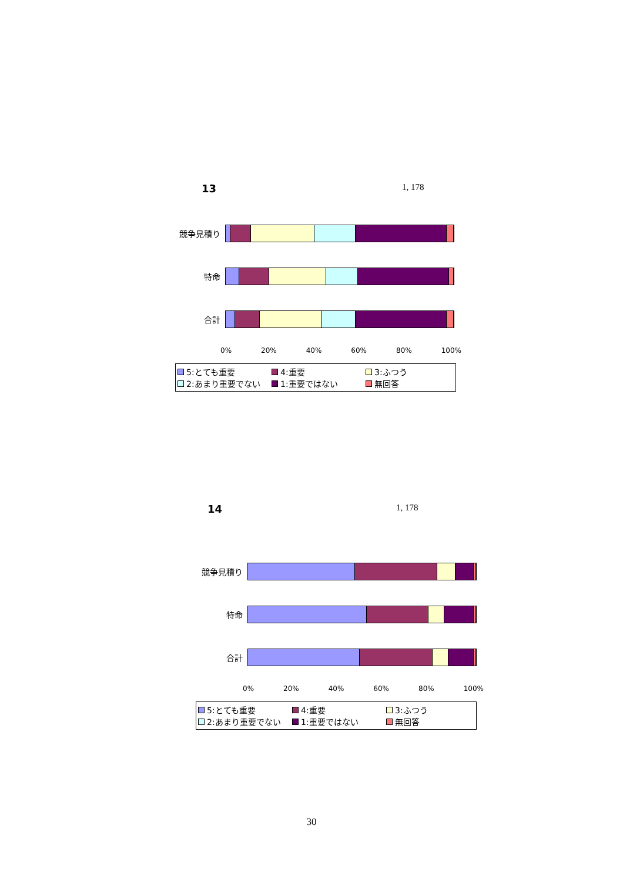13 1, 178
競争見積り
特命
合計
0% 20% 40% 60% 80% 100%
5:とても重要 4:重要 3:ふつう 2:あまり重要でない 1:重要ではない 無回答
14 1, 178
競争見積り
特命
合計
0% 20% 40% 60% 80% 100%
5:とても重要 4:重要 3:ふつう 2:あまり重要でない 1:重要ではない 無回答
30